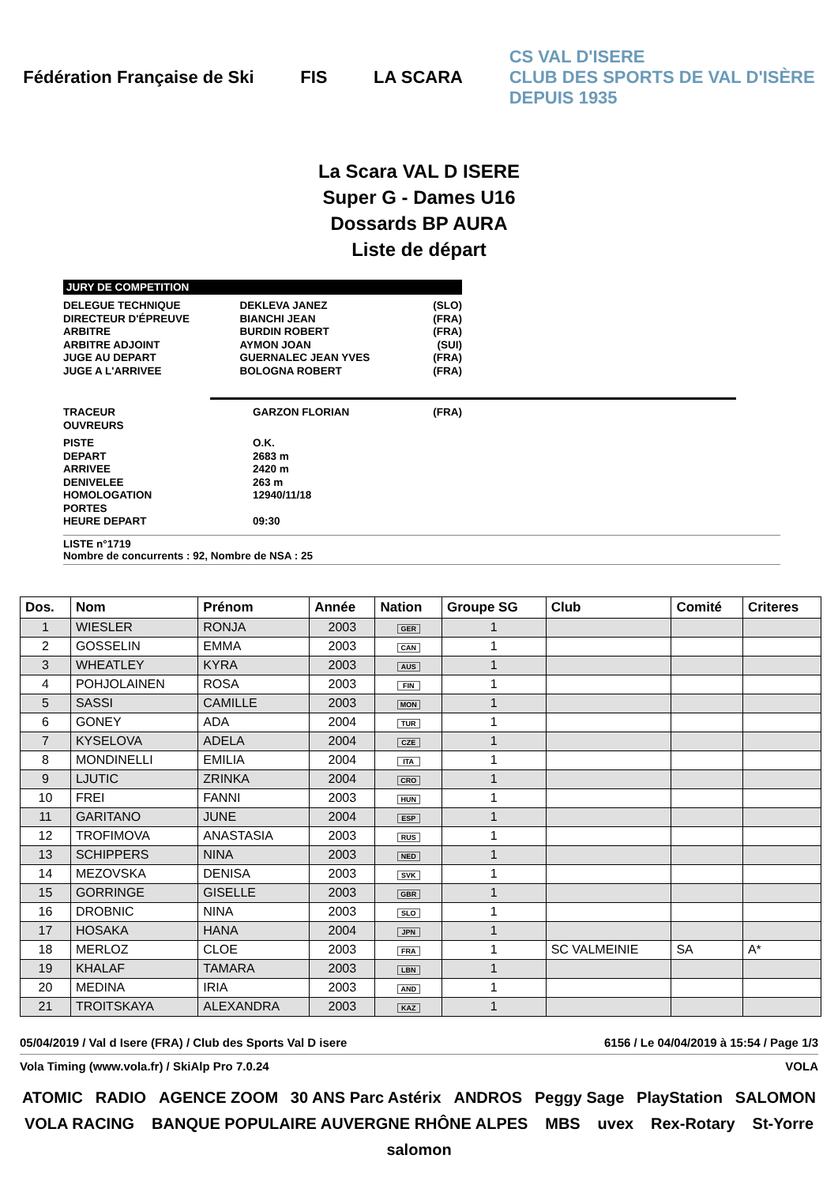Fédération Française de Ski FIS LA SCARA
CS VAL D'ISERE
CLUB DES SPORTS DE VAL D'ISÈRE
DEPUIS 1935
La Scara VAL D ISERE
Super G - Dames U16
Dossards BP AURA
Liste de départ
JURY DE COMPETITION
| DELEGUE TECHNIQUE | DEKLEVA JANEZ | (SLO) |
| DIRECTEUR D'ÉPREUVE | BIANCHI JEAN | (FRA) |
| ARBITRE | BURDIN ROBERT | (FRA) |
| ARBITRE ADJOINT | AYMON JOAN | (SUI) |
| JUGE AU DEPART | GUERNALEC JEAN YVES | (FRA) |
| JUGE A L'ARRIVEE | BOLOGNA ROBERT | (FRA) |
| TRACEUR | GARZON FLORIAN | (FRA) |
| OUVREURS | | |
| PISTE | O.K. | |
| DEPART | 2683 m | |
| ARRIVEE | 2420 m | |
| DENIVELEE | 263 m | |
| HOMOLOGATION | 12940/11/18 | |
| PORTES | | |
| HEURE DEPART | 09:30 | |
LISTE n°1719
Nombre de concurrents : 92, Nombre de NSA : 25
| Dos. | Nom | Prénom | Année | Nation | Groupe SG | Club | Comité | Criteres |
| --- | --- | --- | --- | --- | --- | --- | --- | --- |
| 1 | WIESLER | RONJA | 2003 | GER | 1 | | | |
| 2 | GOSSELIN | EMMA | 2003 | CAN | 1 | | | |
| 3 | WHEATLEY | KYRA | 2003 | AUS | 1 | | | |
| 4 | POHJOLAINEN | ROSA | 2003 | FIN | 1 | | | |
| 5 | SASSI | CAMILLE | 2003 | MON | 1 | | | |
| 6 | GONEY | ADA | 2004 | TUR | 1 | | | |
| 7 | KYSELOVA | ADELA | 2004 | CZE | 1 | | | |
| 8 | MONDINELLI | EMILIA | 2004 | ITA | 1 | | | |
| 9 | LJUTIC | ZRINKA | 2004 | CRO | 1 | | | |
| 10 | FREI | FANNI | 2003 | HUN | 1 | | | |
| 11 | GARITANO | JUNE | 2004 | ESP | 1 | | | |
| 12 | TROFIMOVA | ANASTASIA | 2003 | RUS | 1 | | | |
| 13 | SCHIPPERS | NINA | 2003 | NED | 1 | | | |
| 14 | MEZOVSKA | DENISA | 2003 | SVK | 1 | | | |
| 15 | GORRINGE | GISELLE | 2003 | GBR | 1 | | | |
| 16 | DROBNIC | NINA | 2003 | SLO | 1 | | | |
| 17 | HOSAKA | HANA | 2004 | JPN | 1 | | | |
| 18 | MERLOZ | CLOE | 2003 | FRA | 1 | SC VALMEINIE | SA | A* |
| 19 | KHALAF | TAMARA | 2003 | LBN | 1 | | | |
| 20 | MEDINA | IRIA | 2003 | AND | 1 | | | |
| 21 | TROITSKAYA | ALEXANDRA | 2003 | KAZ | 1 | | | |
05/04/2019 / Val d Isere (FRA) / Club des Sports Val D isere 6156 / Le 04/04/2019 à 15:54 / Page 1/3
Vola Timing (www.vola.fr) / SkiAlp Pro 7.0.24 VOLA
ATOMIC RADIO AGENCE ZOOM 30 ANS Parc Astérix ANDROS Peggy Sage PlayStation SALOMON VOLA RACING BANQUE POPULAIRE AUVERGNE RHÔNE ALPES MBS uvex Rex-Rotary St-Yorre salomon